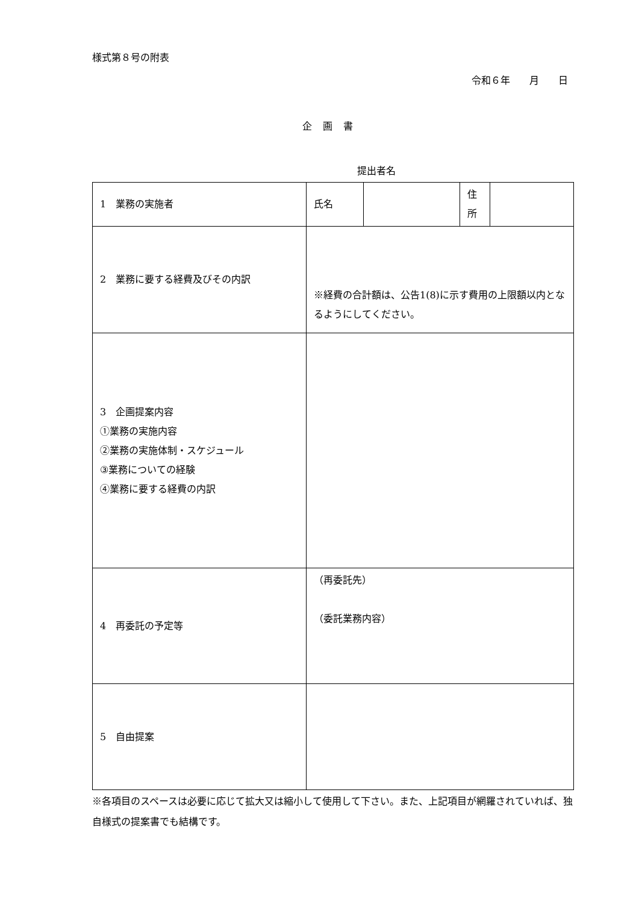様式第８号の附表
令和６年　　月　　日
企画書
提出者名
| 1 業務の実施者 | 氏名 | | 住 所 | |
| 2 業務に要する経費及びその内訳 | ※経費の合計額は、公告1(8)に示す費用の上限額以内となるようにしてください。 | | | |
| 3 企画提案内容 ①業務の実施内容 ②業務の実施体制・スケジュール ③業務についての経験 ④業務に要する経費の内訳 | | | | |
| 4 再委託の予定等 | （再委託先） （委託業務内容） | | | |
| 5 自由提案 | | | | |
※各項目のスペースは必要に応じて拡大又は縮小して使用して下さい。また、上記項目が網羅されていれば、独自様式の提案書でも結構です。